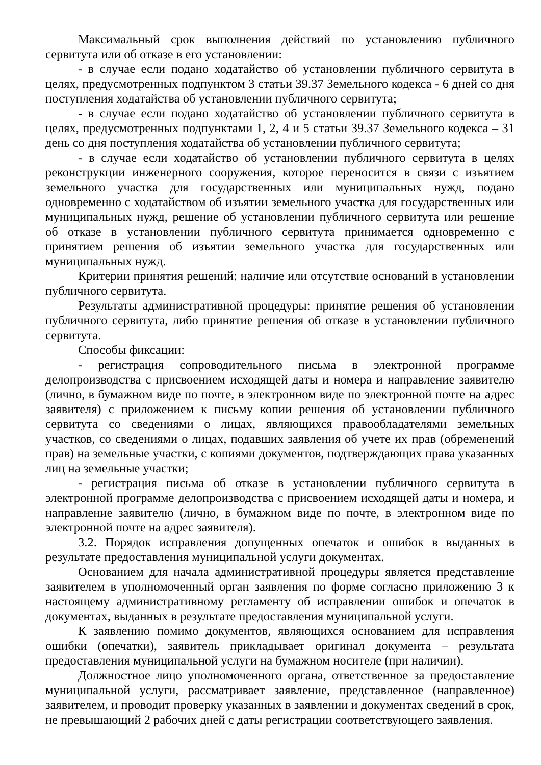Максимальный срок выполнения действий по установлению публичного сервитута или об отказе в его установлении:
- в случае если подано ходатайство об установлении публичного сервитута в целях, предусмотренных подпунктом 3 статьи 39.37 Земельного кодекса - 6 дней со дня поступления ходатайства об установлении публичного сервитута;
- в случае если подано ходатайство об установлении публичного сервитута в целях, предусмотренных подпунктами 1, 2, 4 и 5 статьи 39.37 Земельного кодекса – 31 день со дня поступления ходатайства об установлении публичного сервитута;
- в случае если ходатайство об установлении публичного сервитута в целях реконструкции инженерного сооружения, которое переносится в связи с изъятием земельного участка для государственных или муниципальных нужд, подано одновременно с ходатайством об изъятии земельного участка для государственных или муниципальных нужд, решение об установлении публичного сервитута или решение об отказе в установлении публичного сервитута принимается одновременно с принятием решения об изъятии земельного участка для государственных или муниципальных нужд.
Критерии принятия решений: наличие или отсутствие оснований в установлении публичного сервитута.
Результаты административной процедуры: принятие решения об установлении публичного сервитута, либо принятие решения об отказе в установлении публичного сервитута.
Способы фиксации:
- регистрация сопроводительного письма в электронной программе делопроизводства с присвоением исходящей даты и номера и направление заявителю (лично, в бумажном виде по почте, в электронном виде по электронной почте на адрес заявителя) с приложением к письму копии решения об установлении публичного сервитута со сведениями о лицах, являющихся правообладателями земельных участков, со сведениями о лицах, подавших заявления об учете их прав (обременений прав) на земельные участки, с копиями документов, подтверждающих права указанных лиц на земельные участки;
- регистрация письма об отказе в установлении публичного сервитута в электронной программе делопроизводства с присвоением исходящей даты и номера, и направление заявителю (лично, в бумажном виде по почте, в электронном виде по электронной почте на адрес заявителя).
3.2. Порядок исправления допущенных опечаток и ошибок в выданных в результате предоставления муниципальной услуги документах.
Основанием для начала административной процедуры является представление заявителем в уполномоченный орган заявления по форме согласно приложению 3 к настоящему административному регламенту об исправлении ошибок и опечаток в документах, выданных в результате предоставления муниципальной услуги.
К заявлению помимо документов, являющихся основанием для исправления ошибки (опечатки), заявитель прикладывает оригинал документа – результата предоставления муниципальной услуги на бумажном носителе (при наличии).
Должностное лицо уполномоченного органа, ответственное за предоставление муниципальной услуги, рассматривает заявление, представленное (направленное) заявителем, и проводит проверку указанных в заявлении и документах сведений в срок, не превышающий 2 рабочих дней с даты регистрации соответствующего заявления.